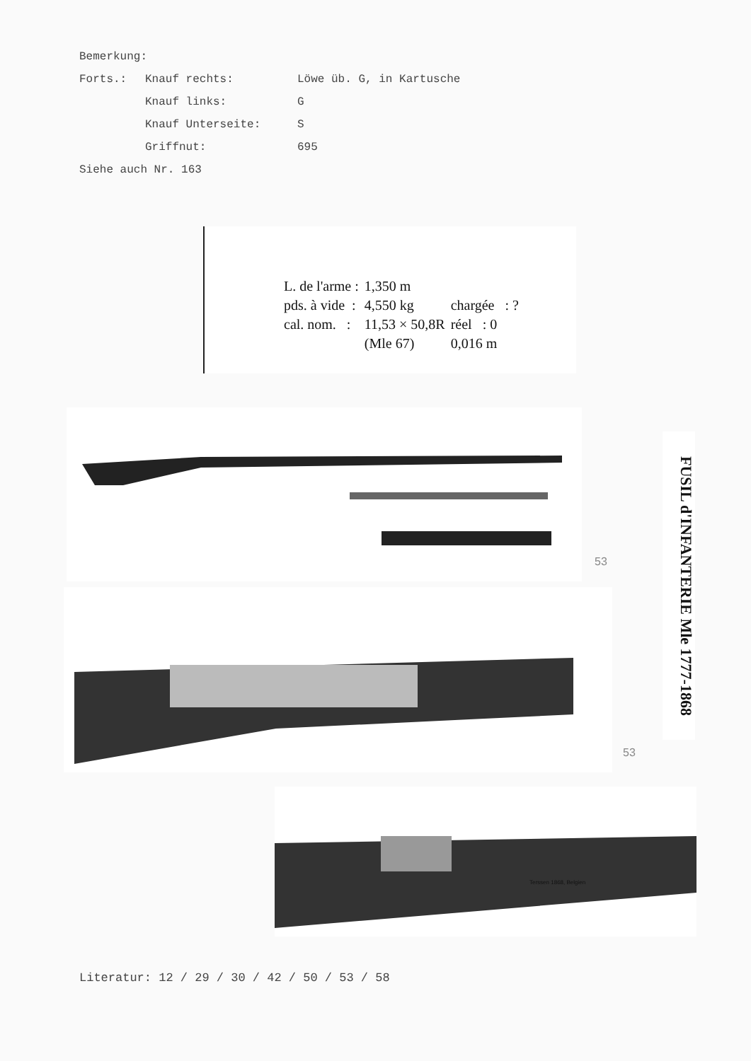Bemerkung:
Forts.: Knauf rechts: Löwe üb. G, in Kartusche
Knauf links: G
Knauf Unterseite: S
Griffnut: 695
Siehe auch Nr. 163
| L. de l'arme : | 1,350 m | |
| pds. à vide : | 4,550 kg | chargée : ? |
| cal. nom. : | 11,53 × 50,8R | réel : 0 |
| | (Mle 67) | 0,016 m |
FUSIL d'INFANTERIE Mle 1777-1868
Terssen 1868, Belgien
53
53
Literatur: 12 / 29 / 30 / 42 / 50 / 53 / 58